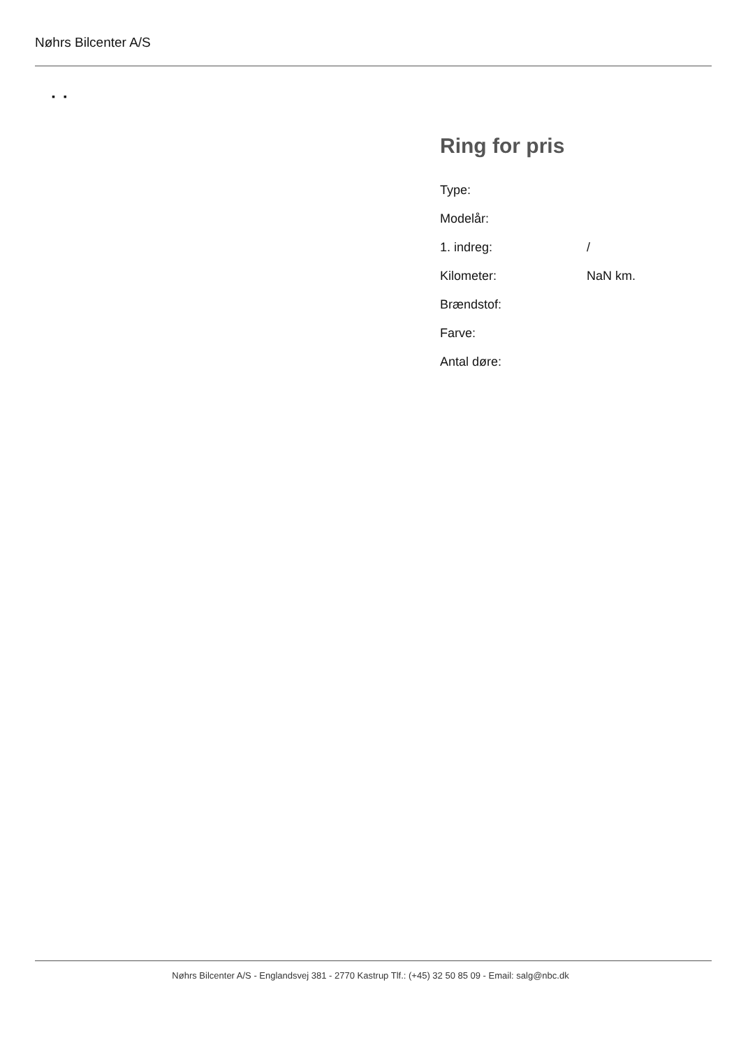Nøhrs Bilcenter A/S
▪ ▪
Ring for pris
| Type: | |
| Modelår: | |
| 1. indreg: | / |
| Kilometer: | NaN km. |
| Brændstof: | |
| Farve: | |
| Antal døre: | |
Nøhrs Bilcenter A/S - Englandsvej 381 - 2770 Kastrup Tlf.: (+45) 32 50 85 09 - Email: salg@nbc.dk